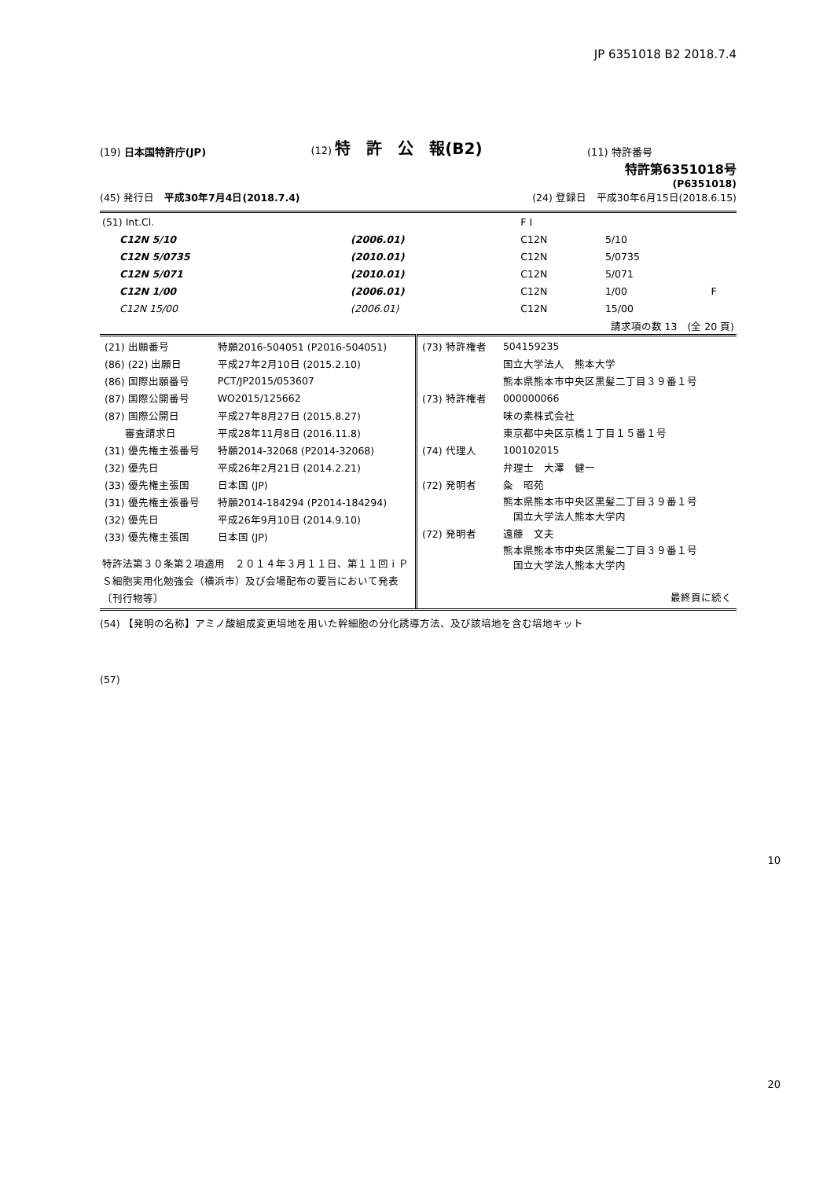JP 6351018 B2 2018.7.4
(19) 日本国特許庁(JP)
(12) 特　許　公　報(B2)
(11) 特許番号
特許第6351018号
(P6351018)
(45) 発行日　平成30年7月4日(2018.7.4)
(24) 登録日　平成30年6月15日(2018.6.15)
| (51) Int.Cl. | | | F I | | |
| C12N 5/10 | (2006.01) | | C12N | 5/10 | |
| C12N 5/0735 | (2010.01) | | C12N | 5/0735 | |
| C12N 5/071 | (2010.01) | | C12N | 5/071 | |
| C12N 1/00 | (2006.01) | | C12N | 1/00 | F |
| C12N 15/00 | (2006.01) | | C12N | 15/00 | |
| 請求項の数 13 (全 20 頁) | | | | | |
| / (21) 出願番号 / 特願2016-504051 (P2016-504051) / / (86) (22) 出願日 / 平成27年2月10日 (2015.2.10) / / (86) 国際出願番号 / PCT/JP2015/053607 / / (87) 国際公開番号 / WO2015/125662 / / (87) 国際公開日 / 平成27年8月27日 (2015.8.27) / / 審査請求日 / 平成28年11月8日 (2016.11.8) / / (31) 優先権主張番号 / 特願2014-32068 (P2014-32068) / / (32) 優先日 / 平成26年2月21日 (2014.2.21) / / (33) 優先権主張国 / 日本国 (JP) / / (31) 優先権主張番号 / 特願2014-184294 (P2014-184294) / / (32) 優先日 / 平成26年9月10日 (2014.9.10) / / (33) 優先権主張国 / 日本国 (JP) / 特許法第３０条第２項適用 ２０１４年３月１１日、第１１回ｉＰＳ細胞実用化勉強会（横浜市）及び会場配布の要旨において発表 〔刊行物等〕 | / (73) 特許権者 / 504159235 / / / 国立大学法人 熊本大学 / / / 熊本県熊本市中央区黒髪二丁目３９番１号 / / (73) 特許権者 / 000000066 / / / 味の素株式会社 / / / 東京都中央区京橋１丁目１５番１号 / / (74) 代理人 / 100102015 / / / 弁理士 大澤 健一 / / (72) 発明者 / 粂 昭苑 / / / 熊本県熊本市中央区黒髪二丁目３９番１号 国立大学法人熊本大学内 / / (72) 発明者 / 遠藤 文夫 / / / 熊本県熊本市中央区黒髪二丁目３９番１号 国立大学法人熊本大学内 / / 最終頁に続く / / |
(54) 【発明の名称】アミノ酸組成変更培地を用いた幹細胞の分化誘導方法、及び該培地を含む培地キット
(57)
10
20